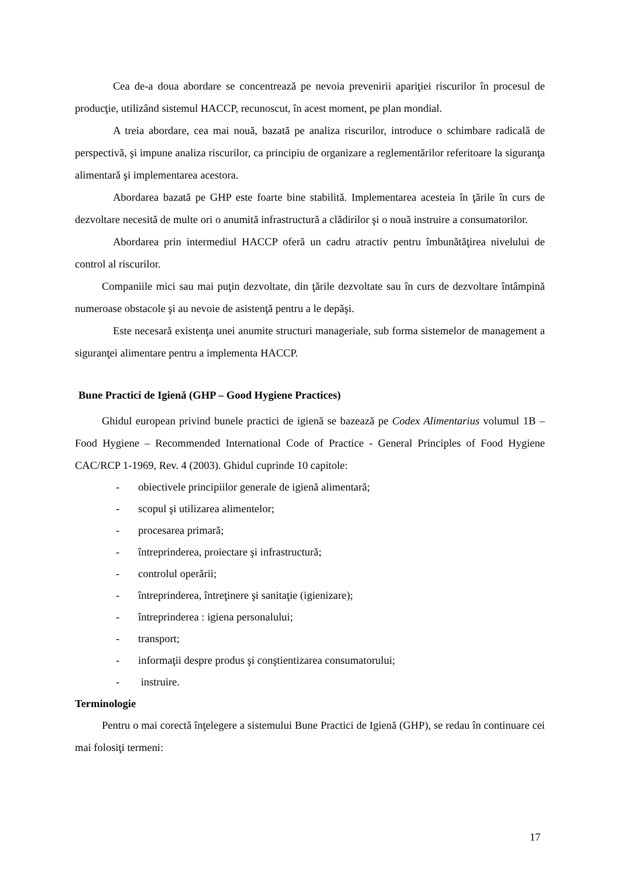Cea de-a doua abordare se concentrează pe nevoia prevenirii apariţiei riscurilor în procesul de producţie, utilizând sistemul HACCP, recunoscut, în acest moment, pe plan mondial.
A treia abordare, cea mai nouă, bazată pe analiza riscurilor, introduce o schimbare radicală de perspectivă, şi impune analiza riscurilor, ca principiu de organizare a reglementărilor referitoare la siguranţa alimentară şi implementarea acestora.
Abordarea bazată pe GHP este foarte bine stabilită. Implementarea acesteia în ţările în curs de dezvoltare necesită de multe ori o anumită infrastructură a clădirilor şi o nouă instruire a consumatorilor.
Abordarea prin intermediul HACCP oferă un cadru atractiv pentru îmbunătăţirea nivelului de control al riscurilor.
Companiile mici sau mai puţin dezvoltate, din ţările dezvoltate sau în curs de dezvoltare întâmpină numeroase obstacole şi au nevoie de asistenţă pentru a le depăşi.
Este necesară existenţa unei anumite structuri manageriale, sub forma sistemelor de management a siguranţei alimentare pentru a implementa HACCP.
Bune Practici de Igienă (GHP – Good Hygiene Practices)
Ghidul european privind bunele practici de igienă se bazează pe Codex Alimentarius volumul 1B – Food Hygiene – Recommended International Code of Practice - General Principles of Food Hygiene CAC/RCP 1-1969, Rev. 4 (2003). Ghidul cuprinde 10 capitole:
- obiectivele principiilor generale de igienă alimentară;
- scopul şi utilizarea alimentelor;
- procesarea primară;
- întreprinderea, proiectare şi infrastructură;
- controlul operării;
- întreprinderea, întreţinere şi sanitaţie (igienizare);
- întreprinderea : igiena personalului;
- transport;
- informaţii despre produs şi conştientizarea consumatorului;
- instruire.
Terminologie
Pentru o mai corectă înţelegere a sistemului Bune Practici de Igienă (GHP), se redau în continuare cei mai folosiţi termeni:
17